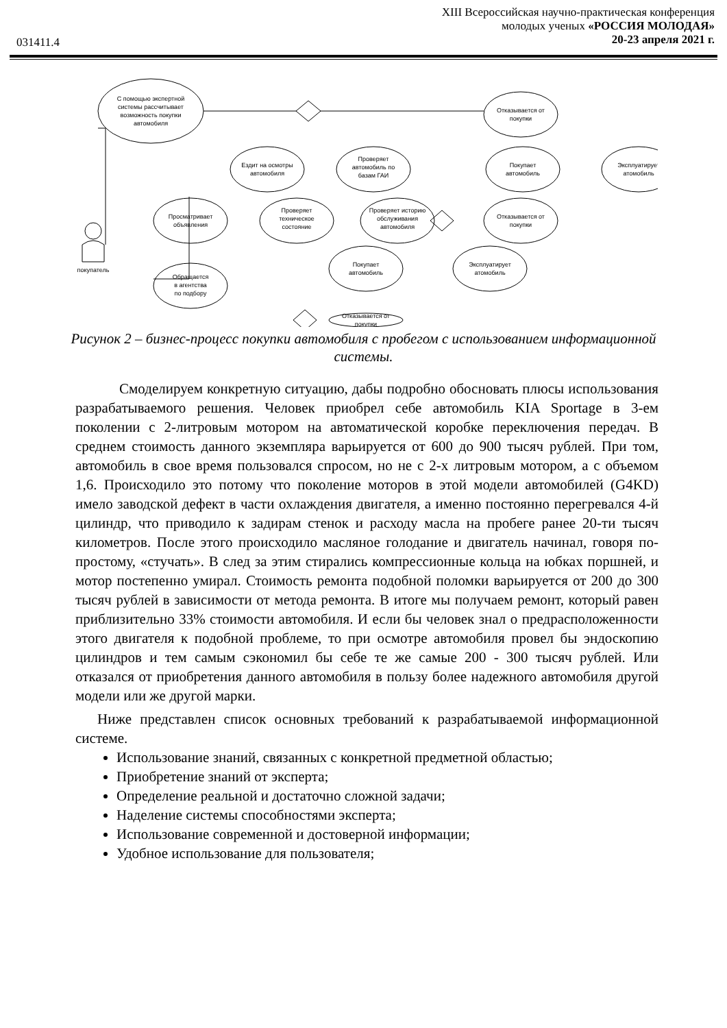XIII Всероссийская научно-практическая конференция
молодых ученых «РОССИЯ МОЛОДАЯ»
20-23 апреля 2021 г.
031411.4
С помощью экспертной
системы рассчитывает
возможность покупки
автомобиля
Отказывается от
покупки
Ездит на осмотры
автомобиля
Проверяет
автомобиль по
базам ГАИ
Покупает
автомобиль
Эксплуатирует
атомобиль
Просматривает
объявления
Проверяет
техническое
состояние
Проверяет историю
обслуживания
автомобиля
Отказывается от
покупки
покупатель
Обращается
в агентства
по подбору
Покупает
автомобиль
Эксплуатирует
атомобиль
Отказывается от
покупки
Рисунок 2 – бизнес-процесс покупки автомобиля с пробегом с использованием информационной системы.
Смоделируем конкретную ситуацию, дабы подробно обосновать плюсы использования разрабатываемого решения. Человек приобрел себе автомобиль KIA Sportage в 3-ем поколении с 2-литровым мотором на автоматической коробке переключения передач. В среднем стоимость данного экземпляра варьируется от 600 до 900 тысяч рублей. При том, автомобиль в свое время пользовался спросом, но не с 2-х литровым мотором, а с объемом 1,6. Происходило это потому что поколение моторов в этой модели автомобилей (G4KD) имело заводской дефект в части охлаждения двигателя, а именно постоянно перегревался 4-й цилиндр, что приводило к задирам стенок и расходу масла на пробеге ранее 20-ти тысяч километров. После этого происходило масляное голодание и двигатель начинал, говоря по-простому, «стучать». В след за этим стирались компрессионные кольца на юбках поршней, и мотор постепенно умирал. Стоимость ремонта подобной поломки варьируется от 200 до 300 тысяч рублей в зависимости от метода ремонта. В итоге мы получаем ремонт, который равен приблизительно 33% стоимости автомобиля. И если бы человек знал о предрасположенности этого двигателя к подобной проблеме, то при осмотре автомобиля провел бы эндоскопию цилиндров и тем самым сэкономил бы себе те же самые 200 - 300 тысяч рублей. Или отказался от приобретения данного автомобиля в пользу более надежного автомобиля другой модели или же другой марки.
Ниже представлен список основных требований к разрабатываемой информационной системе.
Использование знаний, связанных с конкретной предметной областью;
Приобретение знаний от эксперта;
Определение реальной и достаточно сложной задачи;
Наделение системы способностями эксперта;
Использование современной и достоверной информации;
Удобное использование для пользователя;